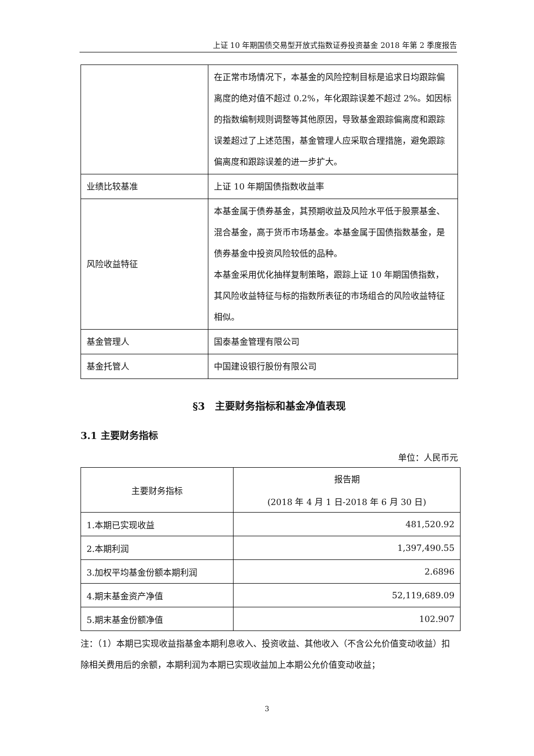上证 10 年期国债交易型开放式指数证券投资基金 2018 年第 2 季度报告
| | 在正常市场情况下，本基金的风险控制目标是追求日均跟踪偏离度的绝对值不超过 0.2%，年化跟踪误差不超过 2%。如因标的指数编制规则调整等其他原因，导致基金跟踪偏离度和跟踪误差超过了上述范围，基金管理人应采取合理措施，避免跟踪偏离度和跟踪误差的进一步扩大。 |
| 业绩比较基准 | 上证 10 年期国债指数收益率 |
| 风险收益特征 | 本基金属于债券基金，其预期收益及风险水平低于股票基金、混合基金，高于货币市场基金。本基金属于国债指数基金，是债券基金中投资风险较低的品种。 本基金采用优化抽样复制策略，跟踪上证 10 年期国债指数，其风险收益特征与标的指数所表征的市场组合的风险收益特征相似。 |
| 基金管理人 | 国泰基金管理有限公司 |
| 基金托管人 | 中国建设银行股份有限公司 |
§3　主要财务指标和基金净值表现
3.1 主要财务指标
单位：人民币元
| 主要财务指标 | 报告期 (2018 年 4 月 1 日-2018 年 6 月 30 日) |
| --- | --- |
| 1.本期已实现收益 | 481,520.92 |
| 2.本期利润 | 1,397,490.55 |
| 3.加权平均基金份额本期利润 | 2.6896 |
| 4.期末基金资产净值 | 52,119,689.09 |
| 5.期末基金份额净值 | 102.907 |
注：（1）本期已实现收益指基金本期利息收入、投资收益、其他收入（不含公允价值变动收益）扣除相关费用后的余额，本期利润为本期已实现收益加上本期公允价值变动收益；
3